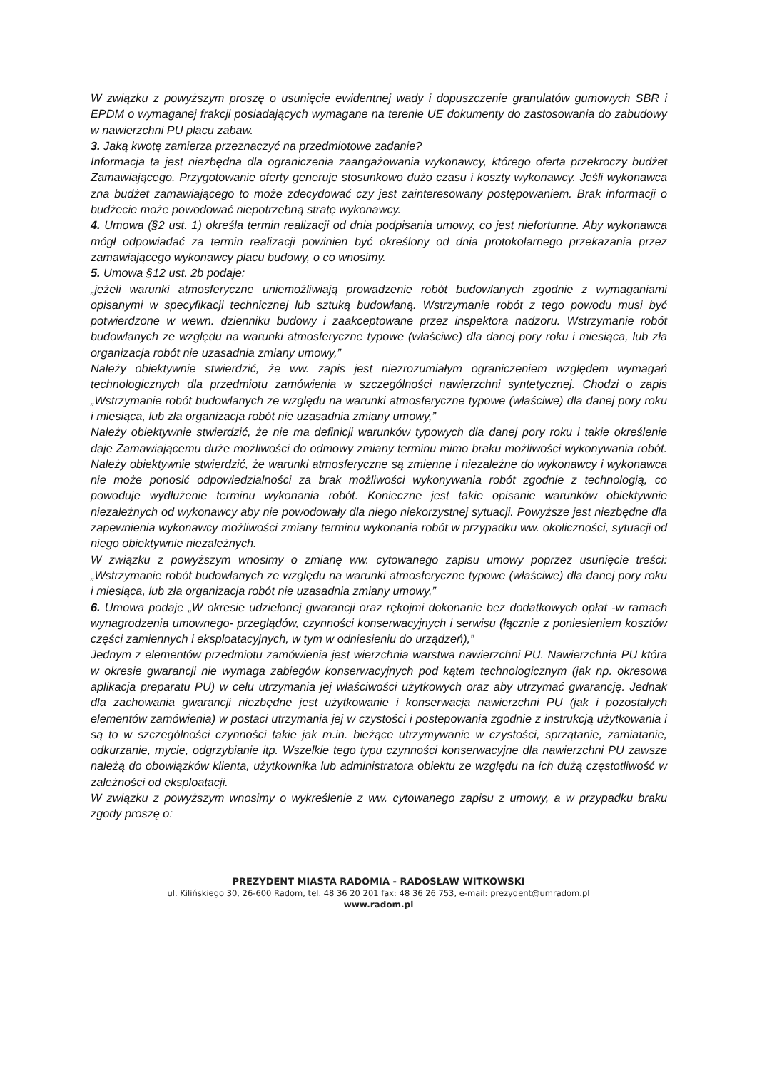W związku z powyższym proszę o usunięcie ewidentnej wady i dopuszczenie granulatów gumowych SBR i EPDM o wymaganej frakcji posiadających wymagane na terenie UE dokumenty do zastosowania do zabudowy w nawierzchni PU placu zabaw.
3. Jaką kwotę zamierza przeznaczyć na przedmiotowe zadanie?
Informacja ta jest niezbędna dla ograniczenia zaangażowania wykonawcy, którego oferta przekroczy budżet Zamawiającego. Przygotowanie oferty generuje stosunkowo dużo czasu i koszty wykonawcy. Jeśli wykonawca zna budżet zamawiającego to może zdecydować czy jest zainteresowany postępowaniem. Brak informacji o budżecie może powodować niepotrzebną stratę wykonawcy.
4. Umowa (§2 ust. 1) określa termin realizacji od dnia podpisania umowy, co jest niefortunne. Aby wykonawca mógł odpowiadać za termin realizacji powinien być określony od dnia protokolarnego przekazania przez zamawiającego wykonawcy placu budowy, o co wnosimy.
5. Umowa §12 ust. 2b podaje:
„jeżeli warunki atmosferyczne uniemożliwiają prowadzenie robót budowlanych zgodnie z wymaganiami opisanymi w specyfikacji technicznej lub sztuką budowlaną. Wstrzymanie robót z tego powodu musi być potwierdzone w wewn. dzienniku budowy i zaakceptowane przez inspektora nadzoru. Wstrzymanie robót budowlanych ze względu na warunki atmosferyczne typowe (właściwe) dla danej pory roku i miesiąca, lub zła organizacja robót nie uzasadnia zmiany umowy,”
Należy obiektywnie stwierdzić, że ww. zapis jest niezrozumiałym ograniczeniem względem wymagań technologicznych dla przedmiotu zamówienia w szczególności nawierzchni syntetycznej. Chodzi o zapis „Wstrzymanie robót budowlanych ze względu na warunki atmosferyczne typowe (właściwe) dla danej pory roku i miesiąca, lub zła organizacja robót nie uzasadnia zmiany umowy,”
Należy obiektywnie stwierdzić, że nie ma definicji warunków typowych dla danej pory roku i takie określenie daje Zamawiającemu duże możliwości do odmowy zmiany terminu mimo braku możliwości wykonywania robót. Należy obiektywnie stwierdzić, że warunki atmosferyczne są zmienne i niezależne do wykonawcy i wykonawca nie może ponosić odpowiedzialności za brak możliwości wykonywania robót zgodnie z technologią, co powoduje wydłużenie terminu wykonania robót. Konieczne jest takie opisanie warunków obiektywnie niezależnych od wykonawcy aby nie powodowały dla niego niekorzystnej sytuacji. Powyższe jest niezbędne dla zapewnienia wykonawcy możliwości zmiany terminu wykonania robót w przypadku ww. okoliczności, sytuacji od niego obiektywnie niezależnych.
W związku z powyższym wnosimy o zmianę ww. cytowanego zapisu umowy poprzez usunięcie treści: „Wstrzymanie robót budowlanych ze względu na warunki atmosferyczne typowe (właściwe) dla danej pory roku i miesiąca, lub zła organizacja robót nie uzasadnia zmiany umowy,”
6. Umowa podaje „W okresie udzielonej gwarancji oraz rękojmi dokonanie bez dodatkowych opłat -w ramach wynagrodzenia umownego- przeglądów, czynności konserwacyjnych i serwisu (łącznie z poniesieniem kosztów części zamiennych i eksploatacyjnych, w tym w odniesieniu do urządzeń),”
Jednym z elementów przedmiotu zamówienia jest wierzchnia warstwa nawierzchni PU. Nawierzchnia PU która w okresie gwarancji nie wymaga zabiegów konserwacyjnych pod kątem technologicznym (jak np. okresowa aplikacja preparatu PU) w celu utrzymania jej właściwości użytkowych oraz aby utrzymać gwarancję. Jednak dla zachowania gwarancji niezbędne jest użytkowanie i konserwacja nawierzchni PU (jak i pozostałych elementów zamówienia) w postaci utrzymania jej w czystości i postepowania zgodnie z instrukcją użytkowania i są to w szczególności czynności takie jak m.in. bieżące utrzymywanie w czystości, sprzątanie, zamiatanie, odkurzanie, mycie, odgrzybianie itp. Wszelkie tego typu czynności konserwacyjne dla nawierzchni PU zawsze należą do obowiązków klienta, użytkownika lub administratora obiektu ze względu na ich dużą częstotliwość w zależności od eksploatacji.
W związku z powyższym wnosimy o wykreślenie z ww. cytowanego zapisu z umowy, a w przypadku braku zgody proszę o:
PREZYDENT MIASTA RADOMIA - RADOSŁAW WITKOWSKI
ul. Kilińskiego 30, 26-600 Radom, tel. 48 36 20 201 fax: 48 36 26 753, e-mail: prezydent@umradom.pl
www.radom.pl